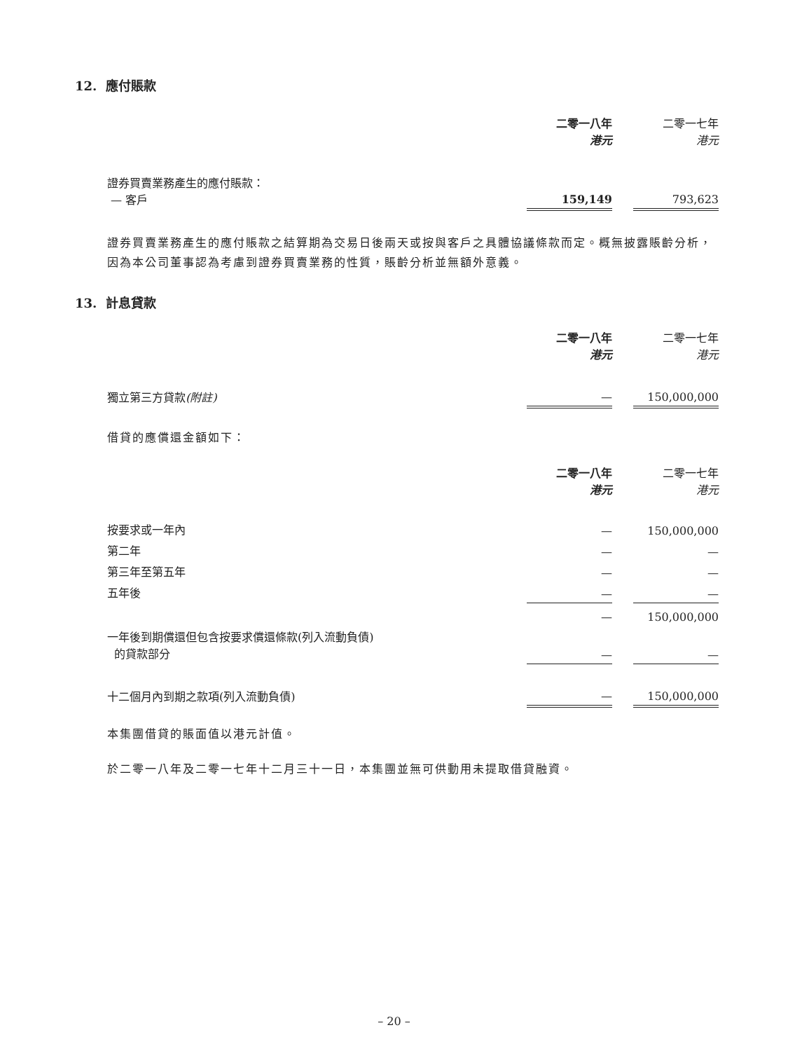12. 應付賬款
| | 二零一八年 港元 | | 二零一七年 港元 |
| 證券買賣業務產生的應付賬款： — 客戶 | 159,149 | | 793,623 |
證券買賣業務產生的應付賬款之結算期為交易日後兩天或按與客戶之具體協議條款而定。概無披露賬齡分析，因為本公司董事認為考慮到證券買賣業務的性質，賬齡分析並無額外意義。
13. 計息貸款
| | 二零一八年 港元 | | 二零一七年 港元 |
| 獨立第三方貸款 (附註) | — | | 150,000,000 |
借貸的應償還金額如下：
| | 二零一八年 港元 | | 二零一七年 港元 |
| 按要求或一年內 | — | | 150,000,000 |
| 第二年 | — | | — |
| 第三年至第五年 | — | | — |
| 五年後 | — | | — |
| | — | | 150,000,000 |
| 一年後到期償還但包含按要求償還條款(列入流動負債) 的貸款部分 | — | | — |
| 十二個月內到期之款項(列入流動負債) | — | | 150,000,000 |
本集團借貸的賬面值以港元計值。
於二零一八年及二零一七年十二月三十一日，本集團並無可供動用未提取借貸融資。
– 20 –